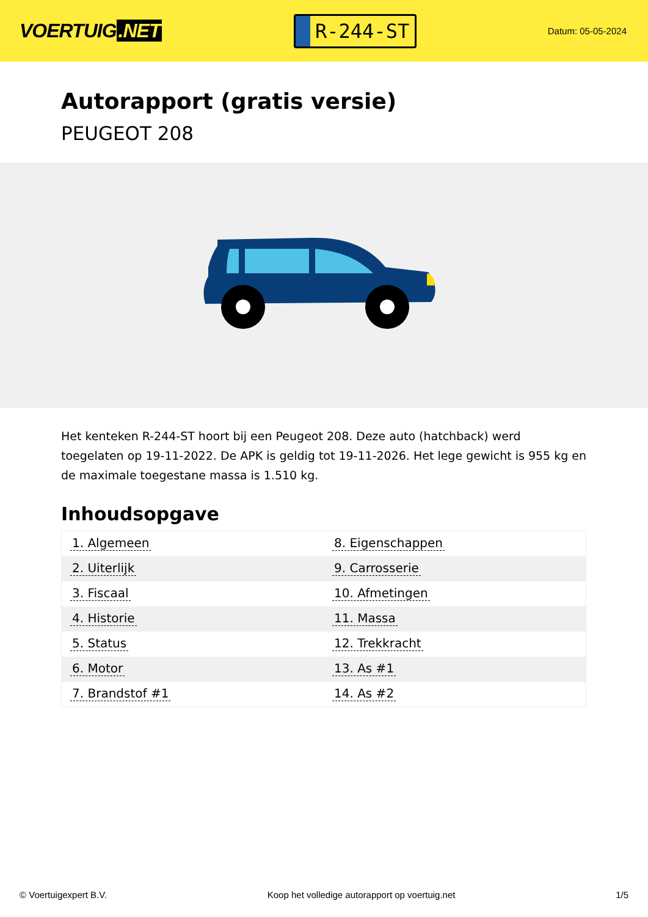VOERTUIG.NET
R-244-ST
Datum: 05-05-2024
Autorapport (gratis versie)
PEUGEOT 208
Het kenteken R-244-ST hoort bij een Peugeot 208. Deze auto (hatchback) werd toegelaten op 19-11-2022. De APK is geldig tot 19-11-2026. Het lege gewicht is 955 kg en de maximale toegestane massa is 1.510 kg.
Inhoudsopgave
| 1. Algemeen | 8. Eigenschappen |
| 2. Uiterlijk | 9. Carrosserie |
| 3. Fiscaal | 10. Afmetingen |
| 4. Historie | 11. Massa |
| 5. Status | 12. Trekkracht |
| 6. Motor | 13. As #1 |
| 7. Brandstof #1 | 14. As #2 |
© Voertuigexpert B.V. Koop het volledige autorapport op voertuig.net 1/5